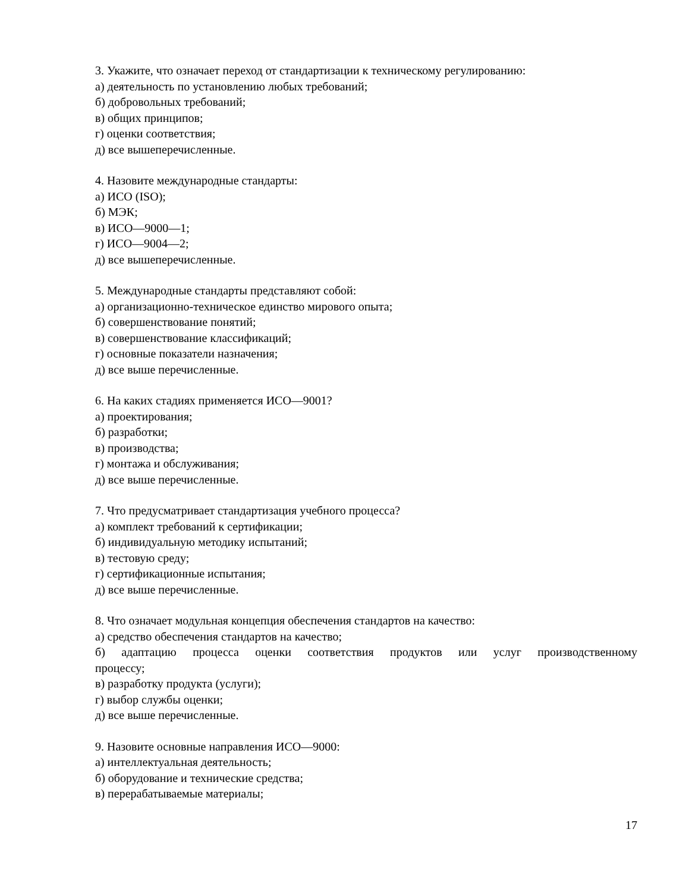3. Укажите, что означает переход от стандартизации к техническому регулированию:
а) деятельность по установлению любых требований;
б) добровольных требований;
в) общих принципов;
г) оценки соответствия;
д) все вышеперечисленные.
4. Назовите международные стандарты:
а) ИСО (ISO);
б) МЭК;
в) ИСО—9000—1;
г) ИСО—9004—2;
д) все вышеперечисленные.
5. Международные стандарты представляют собой:
а) организационно-техническое единство мирового опыта;
б) совершенствование понятий;
в) совершенствование классификаций;
г) основные показатели назначения;
д) все выше перечисленные.
6. На каких стадиях применяется ИСО—9001?
а) проектирования;
б) разработки;
в) производства;
г) монтажа и обслуживания;
д) все выше перечисленные.
7. Что предусматривает стандартизация учебного процесса?
а) комплект требований к сертификации;
б) индивидуальную методику испытаний;
в) тестовую среду;
г) сертификационные испытания;
д) все выше перечисленные.
8. Что означает модульная концепция обеспечения стандартов на качество:
а) средство обеспечения стандартов на качество;
б) адаптацию процесса оценки соответствия продуктов или услуг производственному
процессу;
в) разработку продукта (услуги);
г) выбор службы оценки;
д) все выше перечисленные.
9. Назовите основные направления ИСО—9000:
а) интеллектуальная деятельность;
б) оборудование и технические средства;
в) перерабатываемые материалы;
17